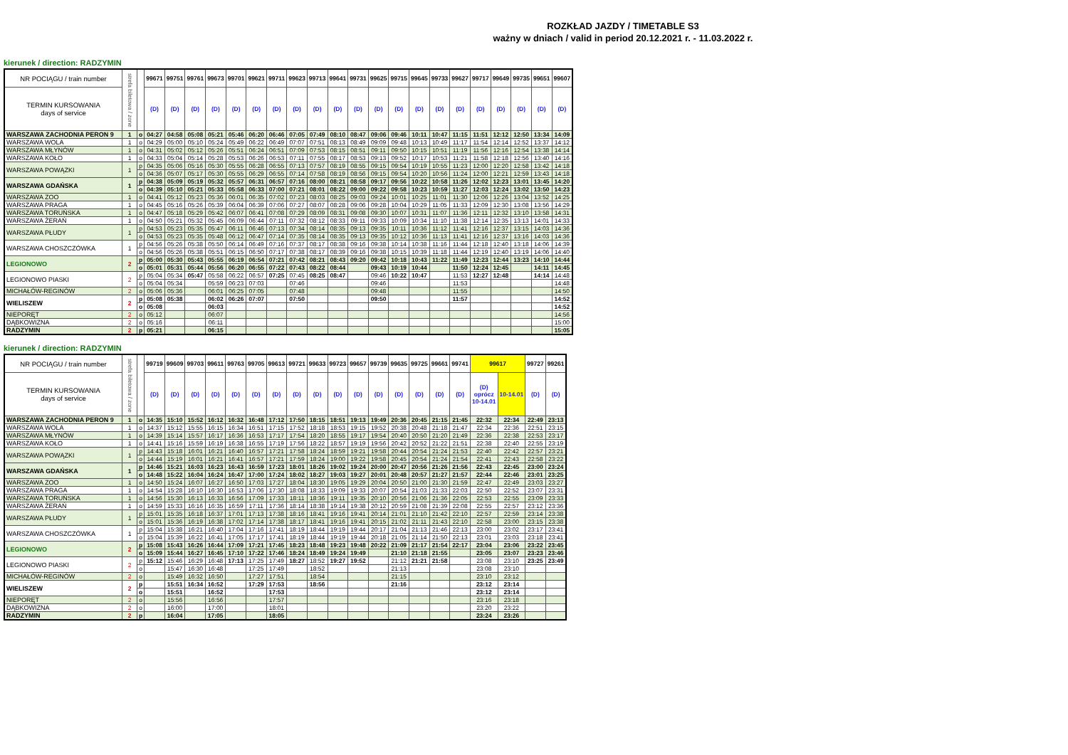ROZKŁAD JAZDY / TIMETABLE S3
ważny w dniach / valid in period 20.12.2021 r. - 11.03.2022 r.
kierunek / direction: RADZYMIN
| NR POCIĄGU / train number | strefa biletowa / zone | | 99671 | 99751 | 99761 | 99673 | 99701 | 99621 | 99711 | 99623 | 99713 | 99641 | 99731 | 99625 | 99715 | 99645 | 99733 | 99627 | 99717 | 99649 | 99735 | 99651 | 99607 |
| --- | --- | --- | --- | --- | --- | --- | --- | --- | --- | --- | --- | --- | --- | --- | --- | --- | --- | --- | --- | --- | --- | --- | --- |
| TERMIN KURSOWANIA days of service | | | (D) | (D) | (D) | (D) | (D) | (D) | (D) | (D) | (D) | (D) | (D) | (D) | (D) | (D) | (D) | (D) | (D) | (D) | (D) | (D) | (D) |
| WARSZAWA ZACHODNIA PERON 9 | 1 | o | 04:27 | 04:58 | 05:08 | 05:21 | 05:46 | 06:20 | 06:46 | 07:05 | 07:49 | 08:10 | 08:47 | 09:06 | 09:46 | 10:11 | 10:47 | 11:15 | 11:51 | 12:12 | 12:50 | 13:34 | 14:09 |
| WARSZAWA WOLA | 1 | o | 04:29 | 05:00 | 05:10 | 05:24 | 05:49 | 06:22 | 06:49 | 07:07 | 07:51 | 08:13 | 08:49 | 09:09 | 09:48 | 10:13 | 10:49 | 11:17 | 11:54 | 12:14 | 12:52 | 13:37 | 14:12 |
| WARSZAWA MŁYNÓW | 1 | o | 04:31 | 05:02 | 05:12 | 05:26 | 05:51 | 06:24 | 06:51 | 07:09 | 07:53 | 08:15 | 08:51 | 09:11 | 09:50 | 10:15 | 10:51 | 11:19 | 11:56 | 12:16 | 12:54 | 13:38 | 14:14 |
| WARSZAWA KOŁO | 1 | o | 04:33 | 05:04 | 05:14 | 05:28 | 05:53 | 06:26 | 06:53 | 07:11 | 07:55 | 08:17 | 08:53 | 09:13 | 09:52 | 10:17 | 10:53 | 11:21 | 11:58 | 12:18 | 12:56 | 13:40 | 14:16 |
| WARSZAWA POWĄZKI | 1 | p | 04:35 | 05:06 | 05:16 | 05:30 | 05:55 | 06:28 | 06:55 | 07:13 | 07:57 | 08:19 | 08:55 | 09:15 | 09:54 | 10:19 | 10:55 | 11:23 | 12:00 | 12:20 | 12:58 | 13:42 | 14:18 |
| | | o | 04:36 | 05:07 | 05:17 | 05:30 | 05:55 | 06:29 | 06:55 | 07:14 | 07:58 | 08:19 | 08:56 | 09:15 | 09:54 | 10:20 | 10:56 | 11:24 | 12:00 | 12:21 | 12:59 | 13:43 | 14:18 |
| WARSZAWA GDAŃSKA | 1 | p | 04:38 | 05:09 | 05:19 | 05:32 | 05:57 | 06:31 | 06:57 | 07:16 | 08:00 | 08:21 | 08:58 | 09:17 | 09:56 | 10:22 | 10:58 | 11:26 | 12:02 | 12:23 | 13:01 | 13:45 | 14:20 |
| | | o | 04:39 | 05:10 | 05:21 | 05:33 | 05:58 | 06:33 | 07:00 | 07:21 | 08:01 | 08:22 | 09:00 | 09:22 | 09:58 | 10:23 | 10:59 | 11:27 | 12:03 | 12:24 | 13:02 | 13:50 | 14:23 |
| WARSZAWA ZOO | 1 | o | 04:41 | 05:12 | 05:23 | 05:36 | 06:01 | 06:35 | 07:02 | 07:23 | 08:03 | 08:25 | 09:03 | 09:24 | 10:01 | 10:25 | 11:01 | 11:30 | 12:06 | 12:26 | 13:04 | 13:52 | 14:25 |
| WARSZAWA PRAGA | 1 | o | 04:45 | 05:16 | 05:26 | 05:39 | 06:04 | 06:39 | 07:06 | 07:27 | 08:07 | 08:28 | 09:06 | 09:28 | 10:04 | 10:29 | 11:05 | 11:33 | 12:09 | 12:30 | 13:08 | 13:56 | 14:29 |
| WARSZAWA TORUŃSKA | 1 | o | 04:47 | 05:18 | 05:29 | 05:42 | 06:07 | 06:41 | 07:08 | 07:29 | 08:09 | 08:31 | 09:08 | 09:30 | 10:07 | 10:31 | 11:07 | 11:36 | 12:11 | 12:32 | 13:10 | 13:58 | 14:31 |
| WARSZAWA ŻERAŃ | 1 | o | 04:50 | 05:21 | 05:32 | 05:45 | 06:09 | 06:44 | 07:11 | 07:32 | 08:12 | 08:33 | 09:11 | 09:33 | 10:09 | 10:34 | 11:10 | 11:38 | 12:14 | 12:35 | 13:13 | 14:01 | 14:33 |
| WARSZAWA PŁUDY | 1 | p | 04:53 | 05:23 | 05:35 | 05:47 | 06:11 | 06:46 | 07:13 | 07:34 | 08:14 | 08:35 | 09:13 | 09:35 | 10:11 | 10:36 | 11:12 | 11:41 | 12:16 | 12:37 | 13:15 | 14:03 | 14:36 |
| | | o | 04:53 | 05:23 | 05:35 | 05:48 | 06:12 | 06:47 | 07:14 | 07:35 | 08:14 | 08:35 | 09:13 | 09:35 | 10:12 | 10:36 | 11:13 | 11:41 | 12:16 | 12:37 | 13:16 | 14:03 | 14:36 |
| WARSZAWA CHOSZCZÓWKA | 1 | p | 04:56 | 05:26 | 05:38 | 05:50 | 06:14 | 06:49 | 07:16 | 07:37 | 08:17 | 08:38 | 09:16 | 09:38 | 10:14 | 10:38 | 11:16 | 11:44 | 12:18 | 12:40 | 13:18 | 14:06 | 14:39 |
| | | o | 04:56 | 05:26 | 05:38 | 05:51 | 06:15 | 06:50 | 07:17 | 07:38 | 08:17 | 08:39 | 09:16 | 09:38 | 10:15 | 10:39 | 11:18 | 11:44 | 12:19 | 12:40 | 13:19 | 14:06 | 14:40 |
| LEGIONOWO | 2 | p | 05:00 | 05:30 | 05:43 | 05:55 | 06:19 | 06:54 | 07:21 | 07:42 | 08:21 | 08:43 | 09:20 | 09:42 | 10:18 | 10:43 | 11:22 | 11:49 | 12:23 | 12:44 | 13:23 | 14:10 | 14:44 |
| | | o | 05:01 | 05:31 | 05:44 | 05:56 | 06:20 | 06:55 | 07:22 | 07:43 | 08:22 | 08:44 | | 09:43 | 10:19 | 10:44 | | 11:50 | 12:24 | 12:45 | | 14:11 | 14:45 |
| LEGIONOWO PIASKI | 2 | p | 05:04 | 05:34 | 05:47 | 05:58 | 06:22 | 06:57 | 07:25 | 07:45 | 08:25 | 08:47 | | 09:46 | 10:22 | 10:47 | | 11:53 | 12:27 | 12:48 | | 14:14 | 14:48 |
| | | o | 05:04 | 05:34 | | 05:59 | 06:23 | 07:03 | | 07:46 | | | | 09:46 | | | | 11:53 | | | | | 14:48 |
| MICHAŁÓW-REGINÓW | 2 | o | 05:06 | 05:36 | | 06:01 | 06:25 | 07:05 | | 07:48 | | | | 09:48 | | | | 11:55 | | | | | 14:50 |
| WIELISZEW | 2 | p | 05:08 | 05:38 | | 06:02 | 06:26 | 07:07 | | 07:50 | | | | 09:50 | | | | 11:57 | | | | | 14:52 |
| | | o | 05:08 | | | 06:03 | | | | | | | | | | | | | | | | | 14:52 |
| NIEPORĘT | 2 | o | 05:12 | | | 06:07 | | | | | | | | | | | | | | | | | 14:56 |
| DĄBKOWIZNA | 2 | o | 05:16 | | | 06:11 | | | | | | | | | | | | | | | | | 15:00 |
| RADZYMIN | 2 | p | 05:21 | | | 06:15 | | | | | | | | | | | | | | | | | 15:05 |
kierunek / direction: RADZYMIN
| NR POCIĄGU / train number | strefa biletowa / zone | | 99719 | 99609 | 99703 | 99611 | 99763 | 99705 | 99613 | 99721 | 99633 | 99723 | 99657 | 99739 | 99635 | 99725 | 99661 | 99741 | 99617 | | 99727 | 99261 |
| --- | --- | --- | --- | --- | --- | --- | --- | --- | --- | --- | --- | --- | --- | --- | --- | --- | --- | --- | --- | --- | --- | --- |
| TERMIN KURSOWANIA days of service | | | (D) | (D) | (D) | (D) | (D) | (D) | (D) | (D) | (D) | (D) | (D) | (D) | (D) | (D) | (D) | (D) | (D) oprócz 10-14.01 | 10-14.01 | (D) | (D) |
| WARSZAWA ZACHODNIA PERON 9 | 1 | o | 14:35 | 15:10 | 15:52 | 16:12 | 16:32 | 16:48 | 17:12 | 17:50 | 18:15 | 18:51 | 19:13 | 19:49 | 20:36 | 20:45 | 21:15 | 21:45 | 22:32 | 22:34 | 22:49 | 23:13 |
| WARSZAWA WOLA | 1 | o | 14:37 | 15:12 | 15:55 | 16:15 | 16:34 | 16:51 | 17:15 | 17:52 | 18:18 | 18:53 | 19:15 | 19:52 | 20:38 | 20:48 | 21:18 | 21:47 | 22:34 | 22:36 | 22:51 | 23:15 |
| WARSZAWA MŁYNÓW | 1 | o | 14:39 | 15:14 | 15:57 | 16:17 | 16:36 | 16:53 | 17:17 | 17:54 | 18:20 | 18:55 | 19:17 | 19:54 | 20:40 | 20:50 | 21:20 | 21:49 | 22:36 | 22:38 | 22:53 | 23:17 |
| WARSZAWA KOŁO | 1 | o | 14:41 | 15:16 | 15:59 | 16:19 | 16:38 | 16:55 | 17:19 | 17:56 | 18:22 | 18:57 | 19:19 | 19:56 | 20:42 | 20:52 | 21:22 | 21:51 | 22:38 | 22:40 | 22:55 | 23:19 |
| WARSZAWA POWĄZKI | 1 | p | 14:43 | 15:18 | 16:01 | 16:21 | 16:40 | 16:57 | 17:21 | 17:58 | 18:24 | 18:59 | 19:21 | 19:58 | 20:44 | 20:54 | 21:24 | 21:53 | 22:40 | 22:42 | 22:57 | 23:21 |
| | | o | 14:44 | 15:19 | 16:01 | 16:21 | 16:41 | 16:57 | 17:21 | 17:59 | 18:24 | 19:00 | 19:22 | 19:58 | 20:45 | 20:54 | 21:24 | 21:54 | 22:41 | 22:43 | 22:58 | 23:22 |
| WARSZAWA GDAŃSKA | 1 | p | 14:46 | 15:21 | 16:03 | 16:23 | 16:43 | 16:59 | 17:23 | 18:01 | 18:26 | 19:02 | 19:24 | 20:00 | 20:47 | 20:56 | 21:26 | 21:56 | 22:43 | 22:45 | 23:00 | 23:24 |
| | | o | 14:48 | 15:22 | 16:04 | 16:24 | 16:47 | 17:00 | 17:24 | 18:02 | 18:27 | 19:03 | 19:27 | 20:01 | 20:48 | 20:57 | 21:27 | 21:57 | 22:44 | 22:46 | 23:01 | 23:25 |
| WARSZAWA ZOO | 1 | o | 14:50 | 15:24 | 16:07 | 16:27 | 16:50 | 17:03 | 17:27 | 18:04 | 18:30 | 19:05 | 19:29 | 20:04 | 20:50 | 21:00 | 21:30 | 21:59 | 22:47 | 22:49 | 23:03 | 23:27 |
| WARSZAWA PRAGA | 1 | o | 14:54 | 15:28 | 16:10 | 16:30 | 16:53 | 17:06 | 17:30 | 18:08 | 18:33 | 19:09 | 19:33 | 20:07 | 20:54 | 21:03 | 21:33 | 22:03 | 22:50 | 22:52 | 23:07 | 23:31 |
| WARSZAWA TORUŃSKA | 1 | o | 14:56 | 15:30 | 16:13 | 16:33 | 16:56 | 17:09 | 17:33 | 18:11 | 18:36 | 19:11 | 19:35 | 20:10 | 20:56 | 21:06 | 21:36 | 22:05 | 22:53 | 22:55 | 23:09 | 23:33 |
| WARSZAWA ŻERAŃ | 1 | o | 14:59 | 15:33 | 16:16 | 16:35 | 16:59 | 17:11 | 17:36 | 18:14 | 18:38 | 19:14 | 19:38 | 20:12 | 20:59 | 21:08 | 21:39 | 22:08 | 22:55 | 22:57 | 23:12 | 23:36 |
| WARSZAWA PŁUDY | 1 | p | 15:01 | 15:35 | 16:18 | 16:37 | 17:01 | 17:13 | 17:38 | 18:16 | 18:41 | 19:16 | 19:41 | 20:14 | 21:01 | 21:10 | 21:42 | 22:10 | 22:57 | 22:59 | 23:14 | 23:38 |
| | | o | 15:01 | 15:36 | 16:19 | 16:38 | 17:02 | 17:14 | 17:38 | 18:17 | 18:41 | 19:16 | 19:41 | 20:15 | 21:02 | 21:11 | 21:43 | 22:10 | 22:58 | 23:00 | 23:15 | 23:38 |
| WARSZAWA CHOSZCZÓWKA | 1 | p | 15:04 | 15:38 | 16:21 | 16:40 | 17:04 | 17:16 | 17:41 | 18:19 | 18:44 | 19:19 | 19:44 | 20:17 | 21:04 | 21:13 | 21:46 | 22:13 | 23:00 | 23:02 | 23:17 | 23:41 |
| | | o | 15:04 | 15:39 | 16:22 | 16:41 | 17:05 | 17:17 | 17:41 | 18:19 | 18:44 | 19:19 | 19:44 | 20:18 | 21:05 | 21:14 | 21:50 | 22:13 | 23:01 | 23:03 | 23:18 | 23:41 |
| LEGIONOWO | 2 | p | 15:08 | 15:43 | 16:26 | 16:44 | 17:09 | 17:21 | 17:45 | 18:23 | 18:48 | 19:23 | 19:48 | 20:22 | 21:09 | 21:17 | 21:54 | 22:17 | 23:04 | 23:06 | 23:22 | 23:45 |
| | | o | 15:09 | 15:44 | 16:27 | 16:45 | 17:10 | 17:22 | 17:46 | 18:24 | 18:49 | 19:24 | 19:49 | | 21:10 | 21:18 | 21:55 | | 23:05 | 23:07 | 23:23 | 23:46 |
| LEGIONOWO PIASKI | 2 | p | 15:12 | 15:46 | 16:29 | 16:48 | 17:13 | 17:25 | 17:49 | 18:27 | 18:52 | 19:27 | 19:52 | | 21:12 | 21:21 | 21:58 | | 23:08 | 23:10 | 23:25 | 23:49 |
| | | o | | 15:47 | 16:30 | 16:48 | | 17:25 | 17:49 | | 18:52 | | | | 21:13 | | | | 23:08 | 23:10 | | |
| MICHAŁÓW-REGINÓW | 2 | o | | 15:49 | 16:32 | 16:50 | | 17:27 | 17:51 | | 18:54 | | | | 21:15 | | | | 23:10 | 23:12 | | |
| WIELISZEW | 2 | p | | 15:51 | 16:34 | 16:52 | | 17:29 | 17:53 | | 18:56 | | | | 21:16 | | | | 23:12 | 23:14 | | |
| | | o | | 15:51 | | 16:52 | | | 17:53 | | | | | | | | | | 23:12 | 23:14 | | |
| NIEPORĘT | 2 | o | | 15:56 | | 16:56 | | | 17:57 | | | | | | | | | | 23:16 | 23:18 | | |
| DĄBKOWIZNA | 2 | o | | 16:00 | | 17:00 | | | 18:01 | | | | | | | | | | 23:20 | 23:22 | | |
| RADZYMIN | 2 | p | | 16:04 | | 17:05 | | | 18:05 | | | | | | | | | | 23:24 | 23:26 | | |